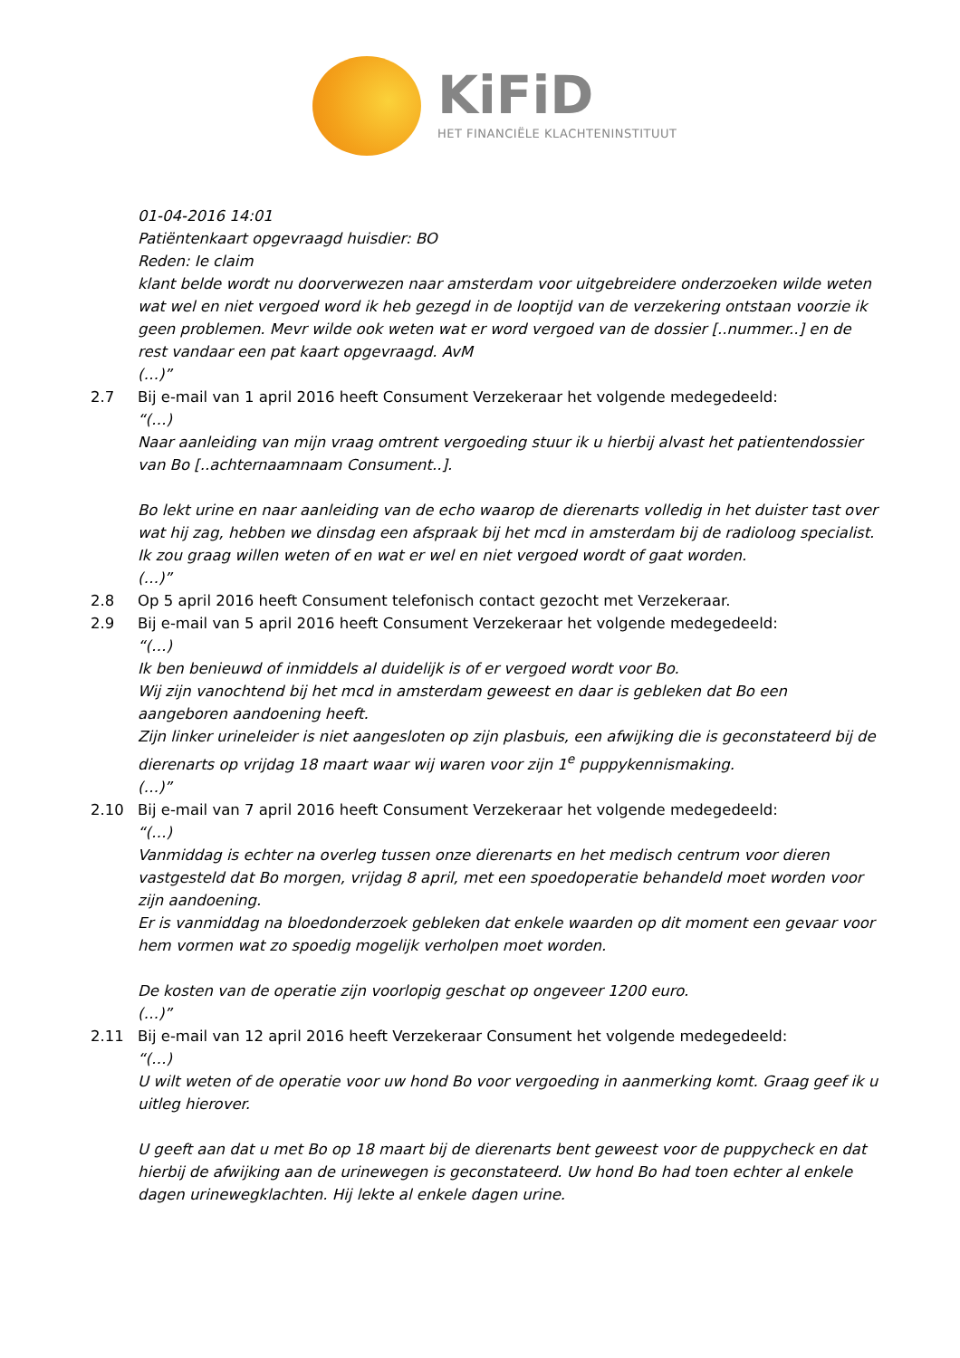KiFiD
HET FINANCIËLE KLACHTENINSTITUUT
01-04-2016 14:01
Patiëntenkaart opgevraagd huisdier: BO
Reden: Ie claim
klant belde wordt nu doorverwezen naar amsterdam voor uitgebreidere onderzoeken wilde weten wat wel en niet vergoed word ik heb gezegd in de looptijd van de verzekering ontstaan voorzie ik geen problemen. Mevr wilde ook weten wat er word vergoed van de dossier [..nummer..] en de rest vandaar een pat kaart opgevraagd. AvM
(…)”
2.7 Bij e-mail van 1 april 2016 heeft Consument Verzekeraar het volgende medegedeeld:
“(…)
Naar aanleiding van mijn vraag omtrent vergoeding stuur ik u hierbij alvast het patientendossier van Bo [..achternaamnaam Consument..].
Bo lekt urine en naar aanleiding van de echo waarop de dierenarts volledig in het duister tast over wat hij zag, hebben we dinsdag een afspraak bij het mcd in amsterdam bij de radioloog specialist. Ik zou graag willen weten of en wat er wel en niet vergoed wordt of gaat worden.
(…)”
2.8 Op 5 april 2016 heeft Consument telefonisch contact gezocht met Verzekeraar.
2.9 Bij e-mail van 5 april 2016 heeft Consument Verzekeraar het volgende medegedeeld:
“(…)
Ik ben benieuwd of inmiddels al duidelijk is of er vergoed wordt voor Bo.
Wij zijn vanochtend bij het mcd in amsterdam geweest en daar is gebleken dat Bo een aangeboren aandoening heeft.
Zijn linker urineleider is niet aangesloten op zijn plasbuis, een afwijking die is geconstateerd bij de dierenarts op vrijdag 18 maart waar wij waren voor zijn 1<sup>e</sup> puppykennismaking.
(…)”
2.10 Bij e-mail van 7 april 2016 heeft Consument Verzekeraar het volgende medegedeeld:
“(…)
Vanmiddag is echter na overleg tussen onze dierenarts en het medisch centrum voor dieren vastgesteld dat Bo morgen, vrijdag 8 april, met een spoedoperatie behandeld moet worden voor zijn aandoening.
Er is vanmiddag na bloedonderzoek gebleken dat enkele waarden op dit moment een gevaar voor hem vormen wat zo spoedig mogelijk verholpen moet worden.
De kosten van de operatie zijn voorlopig geschat op ongeveer 1200 euro.
(…)”
2.11 Bij e-mail van 12 april 2016 heeft Verzekeraar Consument het volgende medegedeeld:
“(…)
U wilt weten of de operatie voor uw hond Bo voor vergoeding in aanmerking komt. Graag geef ik u uitleg hierover.
U geeft aan dat u met Bo op 18 maart bij de dierenarts bent geweest voor de puppycheck en dat hierbij de afwijking aan de urinewegen is geconstateerd. Uw hond Bo had toen echter al enkele dagen urinewegklachten. Hij lekte al enkele dagen urine.